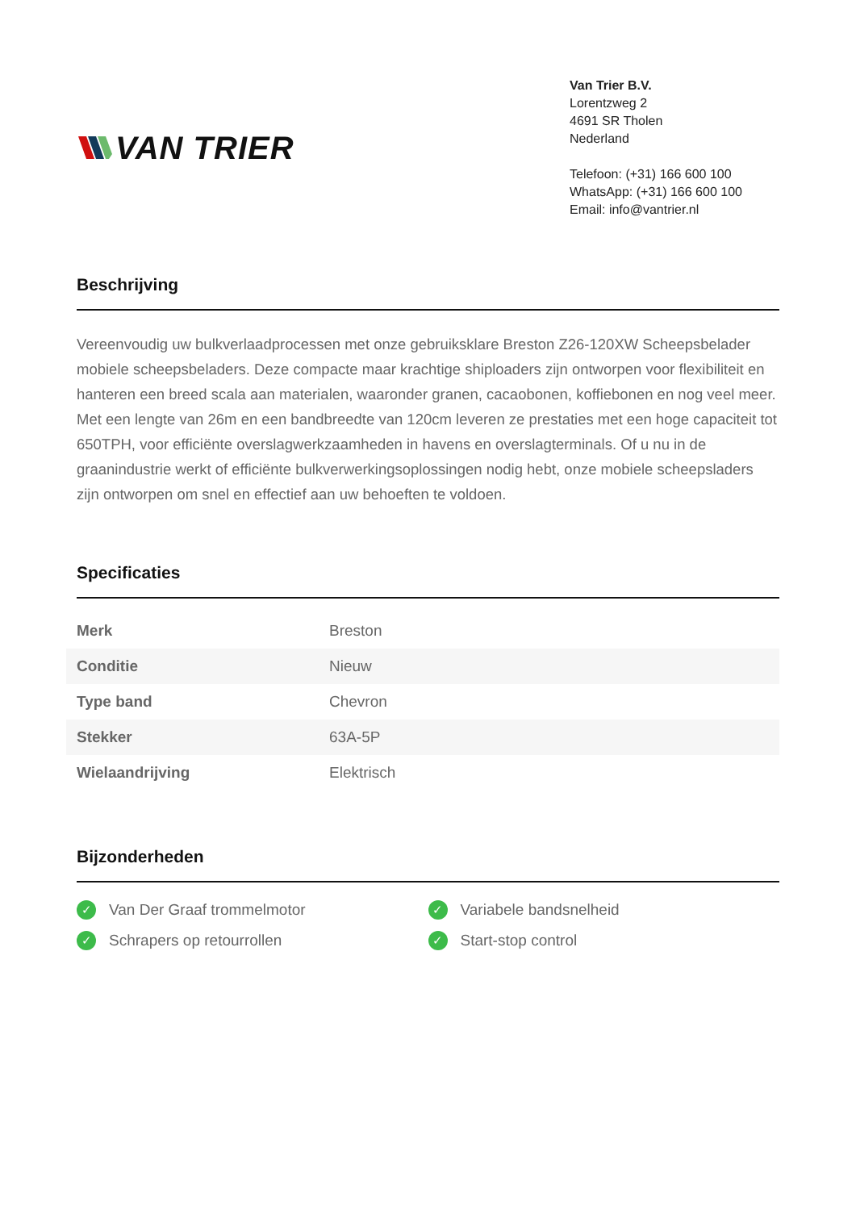VAN TRIER
Van Trier B.V.
Lorentzweg 2
4691 SR Tholen
Nederland
Telefoon: (+31) 166 600 100
WhatsApp: (+31) 166 600 100
Email: info@vantrier.nl
Beschrijving
Vereenvoudig uw bulkverlaadprocessen met onze gebruiksklare Breston Z26-120XW Scheepsbelader mobiele scheepsbeladers. Deze compacte maar krachtige shiploaders zijn ontworpen voor flexibiliteit en hanteren een breed scala aan materialen, waaronder granen, cacaobonen, koffiebonen en nog veel meer. Met een lengte van 26m en een bandbreedte van 120cm leveren ze prestaties met een hoge capaciteit tot 650TPH, voor efficiënte overslagwerkzaamheden in havens en overslagterminals. Of u nu in de graanindustrie werkt of efficiënte bulkverwerkingsoplossingen nodig hebt, onze mobiele scheepsladers zijn ontworpen om snel en effectief aan uw behoeften te voldoen.
Specificaties
| Merk | Breston |
| Conditie | Nieuw |
| Type band | Chevron |
| Stekker | 63A-5P |
| Wielaandrijving | Elektrisch |
Bijzonderheden
✓ Van Der Graaf trommelmotor
✓ Variabele bandsnelheid
✓ Schrapers op retourrollen
✓ Start-stop control